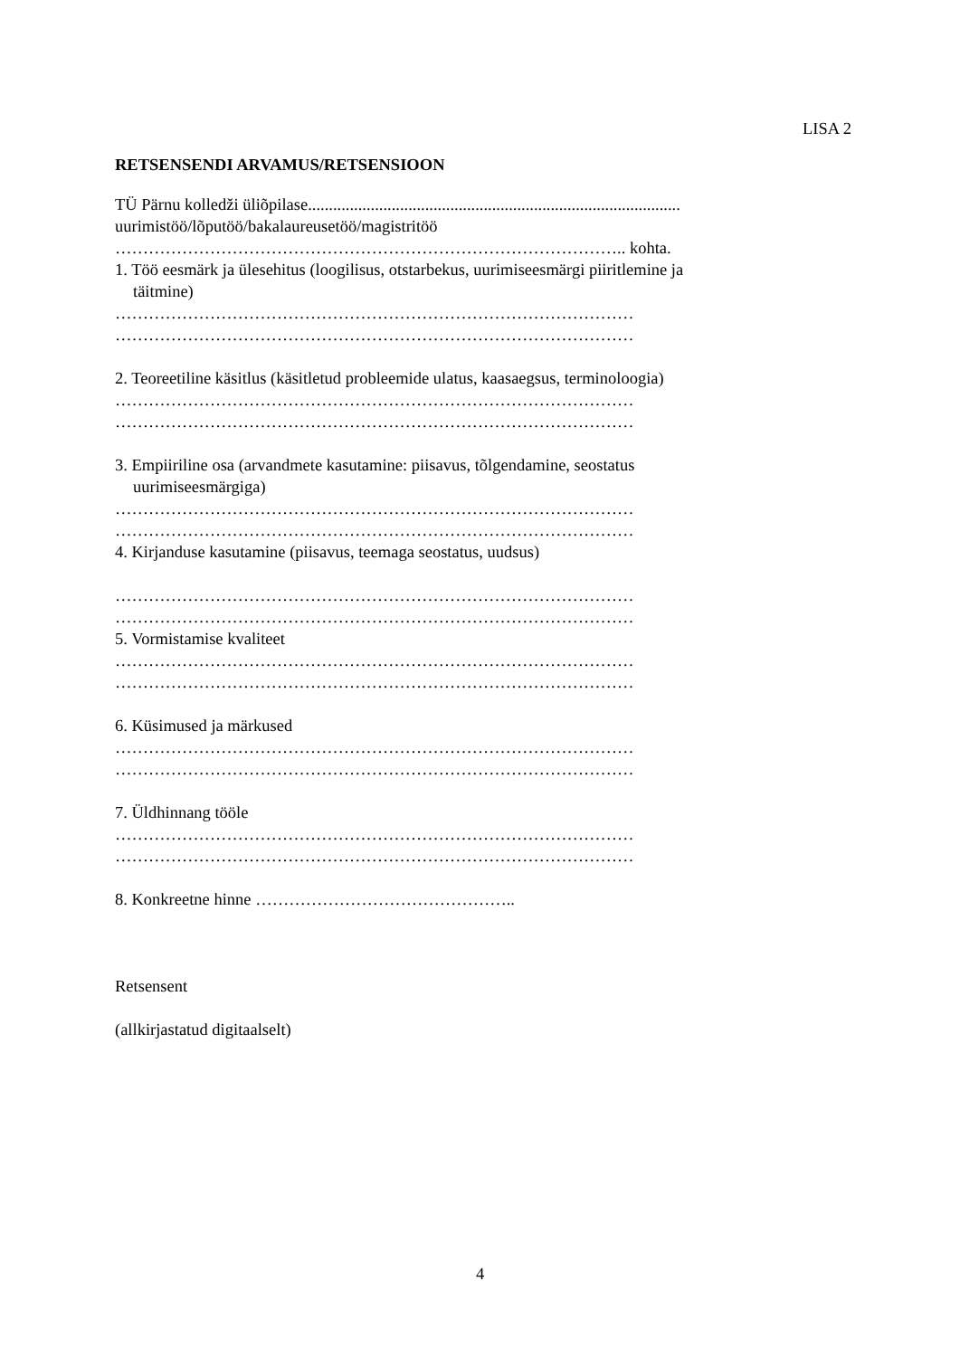LISA 2
RETSENSENDI ARVAMUS/RETSENSIOON
TÜ Pärnu kolledži üliõpilase.........................................................................................
uurimistöö/lõputöö/bakalaureusetöö/magistritöö
……………………………………………………………………………….. kohta.
1. Töö eesmärk ja ülesehitus (loogilisus, otstarbekus, uurimiseesmärgi piiritlemine ja
täitmine)
…………………………………………………………………………………
…………………………………………………………………………………
2. Teoreetiline käsitlus (käsitletud probleemide ulatus, kaasaegsus, terminoloogia)
…………………………………………………………………………………
…………………………………………………………………………………
3. Empiiriline osa (arvandmete kasutamine: piisavus, tõlgendamine, seostatus
uurimiseesmärgiga)
…………………………………………………………………………………
…………………………………………………………………………………
4. Kirjanduse kasutamine (piisavus, teemaga seostatus, uudsus)
…………………………………………………………………………………
…………………………………………………………………………………
5. Vormistamise kvaliteet
…………………………………………………………………………………
…………………………………………………………………………………
6. Küsimused ja märkused
…………………………………………………………………………………
…………………………………………………………………………………
7. Üldhinnang tööle
…………………………………………………………………………………
…………………………………………………………………………………
8. Konkreetne hinne ………………………………………..
Retsensent
(allkirjastatud digitaalselt)
4